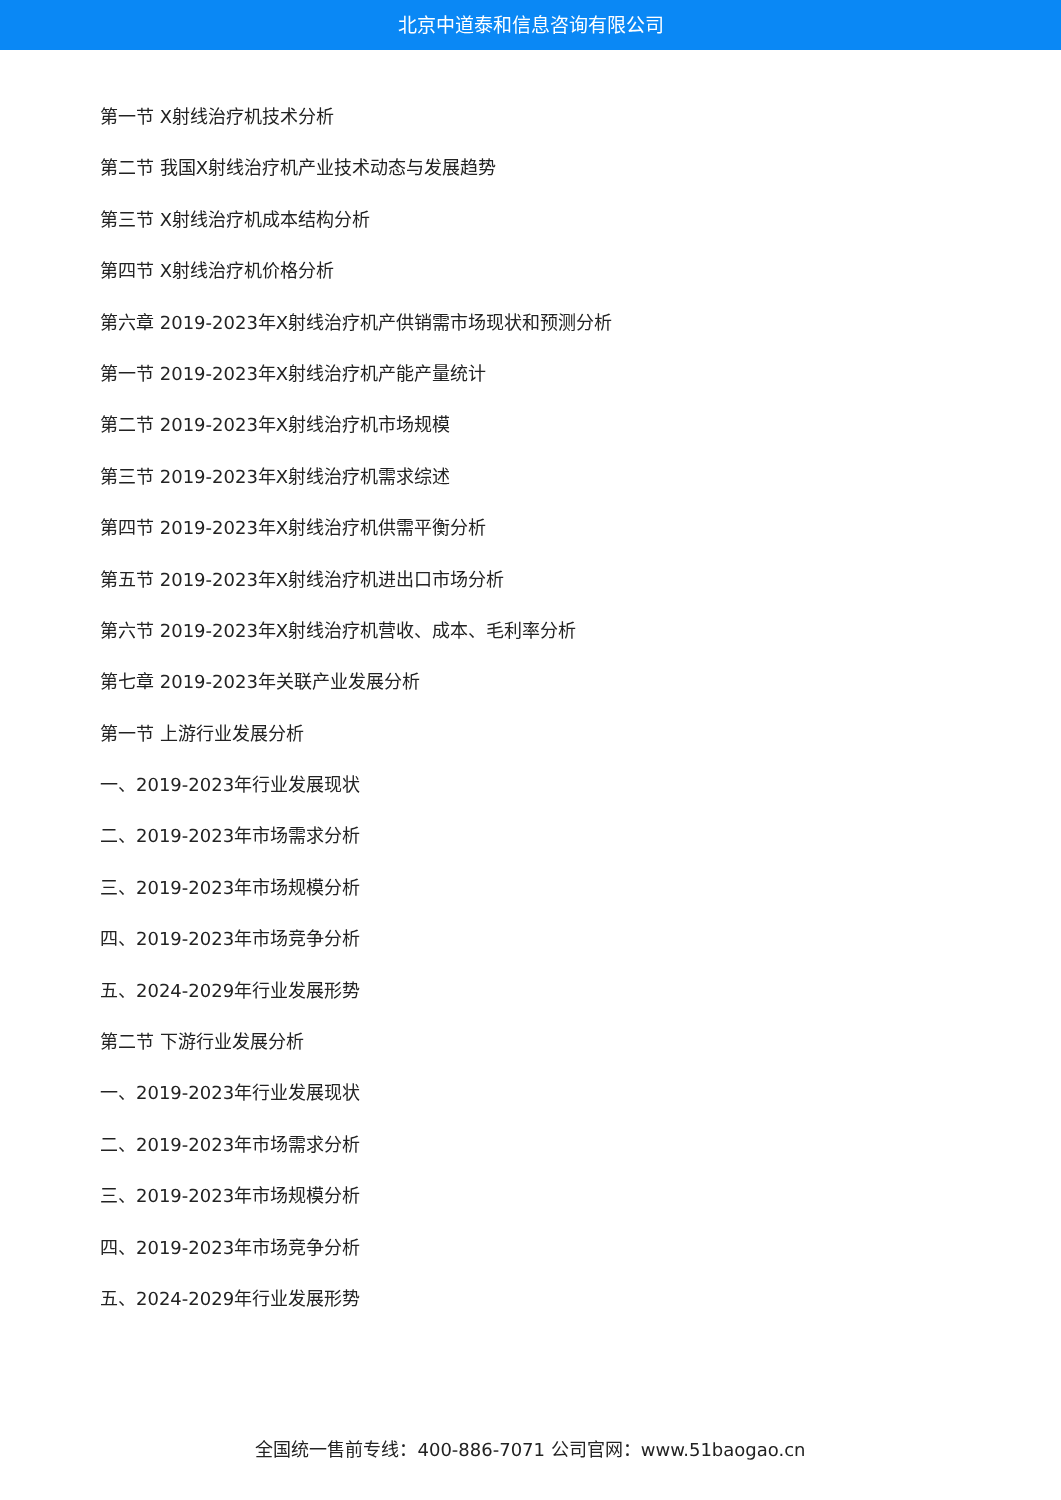北京中道泰和信息咨询有限公司
第一节 X射线治疗机技术分析
第二节 我国X射线治疗机产业技术动态与发展趋势
第三节 X射线治疗机成本结构分析
第四节 X射线治疗机价格分析
第六章 2019-2023年X射线治疗机产供销需市场现状和预测分析
第一节 2019-2023年X射线治疗机产能产量统计
第二节 2019-2023年X射线治疗机市场规模
第三节 2019-2023年X射线治疗机需求综述
第四节 2019-2023年X射线治疗机供需平衡分析
第五节 2019-2023年X射线治疗机进出口市场分析
第六节 2019-2023年X射线治疗机营收、成本、毛利率分析
第七章 2019-2023年关联产业发展分析
第一节 上游行业发展分析
一、2019-2023年行业发展现状
二、2019-2023年市场需求分析
三、2019-2023年市场规模分析
四、2019-2023年市场竞争分析
五、2024-2029年行业发展形势
第二节 下游行业发展分析
一、2019-2023年行业发展现状
二、2019-2023年市场需求分析
三、2019-2023年市场规模分析
四、2019-2023年市场竞争分析
五、2024-2029年行业发展形势
全国统一售前专线：400-886-7071 公司官网：www.51baogao.cn